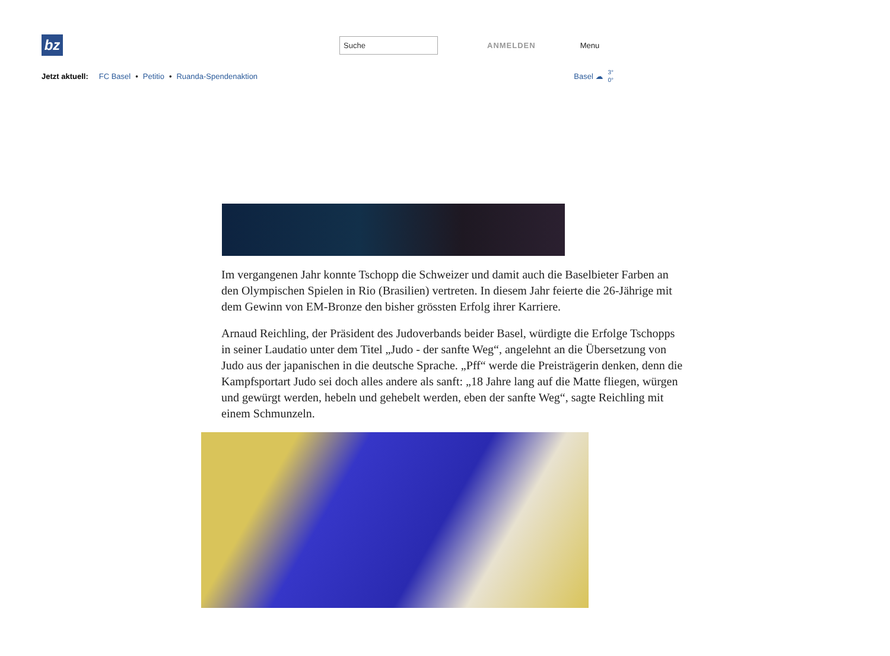bz
Suche
ANMELDEN Menu
Jetzt aktuell: FC Basel • Petitio • Ruanda-Spendenaktion
Basel ☁ 3°
0°
Im vergangenen Jahr konnte Tschopp die Schweizer und damit auch die Baselbieter Farben an den Olympischen Spielen in Rio (Brasilien) vertreten. In diesem Jahr feierte die 26-Jährige mit dem Gewinn von EM-Bronze den bisher grössten Erfolg ihrer Karriere.
Arnaud Reichling, der Präsident des Judoverbands beider Basel, würdigte die Erfolge Tschopps in seiner Laudatio unter dem Titel „Judo - der sanfte Weg“, angelehnt an die Übersetzung von Judo aus der japanischen in die deutsche Sprache. „Pff“ werde die Preisträgerin denken, denn die Kampfsportart Judo sei doch alles andere als sanft: „18 Jahre lang auf die Matte fliegen, würgen und gewürgt werden, hebeln und gehebelt werden, eben der sanfte Weg“, sagte Reichling mit einem Schmunzeln.